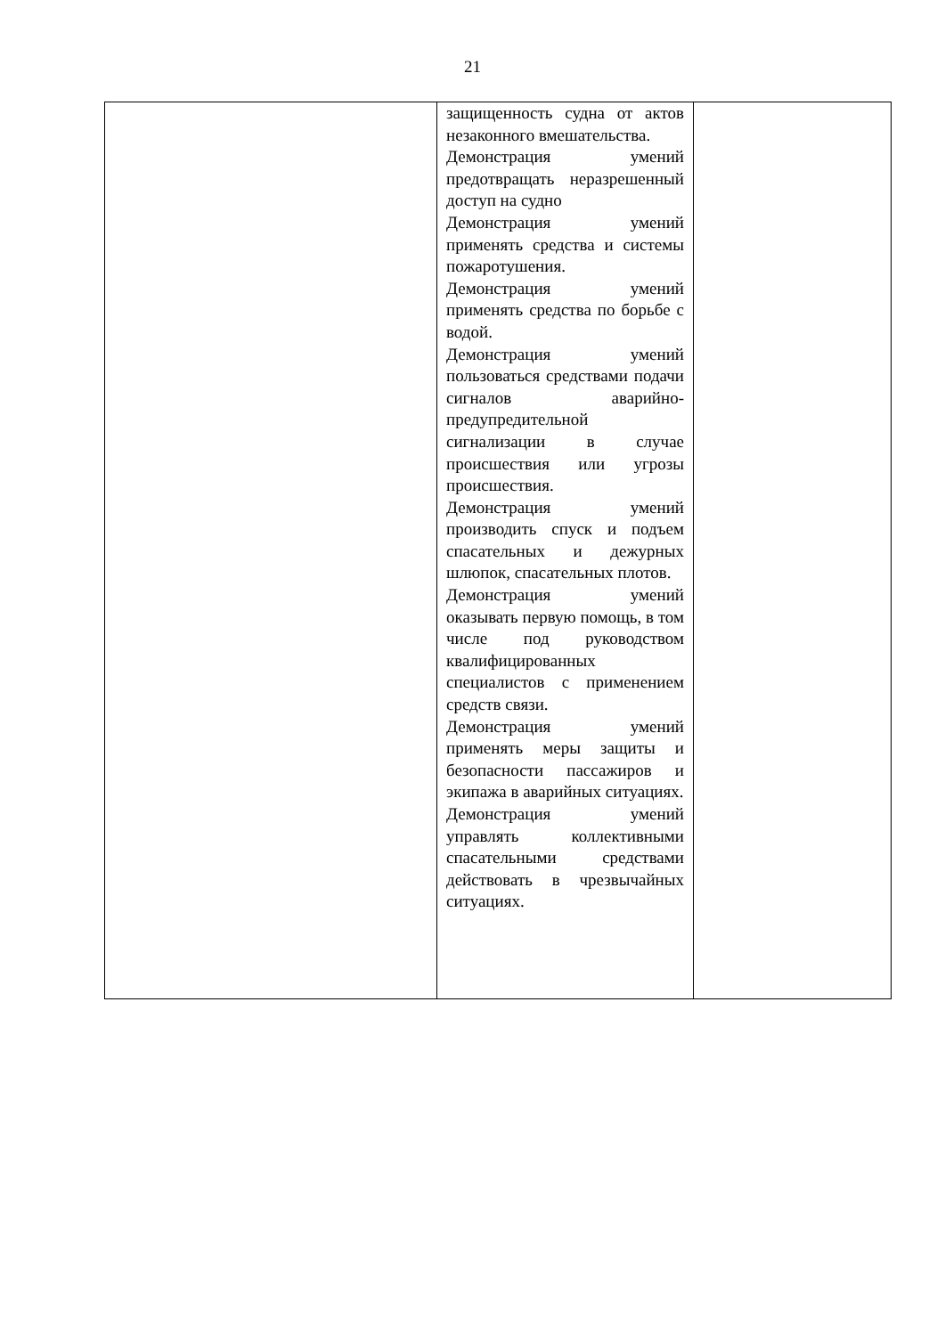21
| | защищенность судна от актов незаконного вмешательства. Демонстрация умений предотвращать неразрешенный доступ на судно Демонстрация умений применять средства и системы пожаротушения. Демонстрация умений применять средства по борьбе с водой. Демонстрация умений пользоваться средствами подачи сигналов аварийно-предупредительной сигнализации в случае происшествия или угрозы происшествия. Демонстрация умений производить спуск и подъем спасательных и дежурных шлюпок, спасательных плотов. Демонстрация умений оказывать первую помощь, в том числе под руководством квалифицированных специалистов с применением средств связи. Демонстрация умений применять меры защиты и безопасности пассажиров и экипажа в аварийных ситуациях. Демонстрация умений управлять коллективными спасательными средствами действовать в чрезвычайных ситуациях. | |